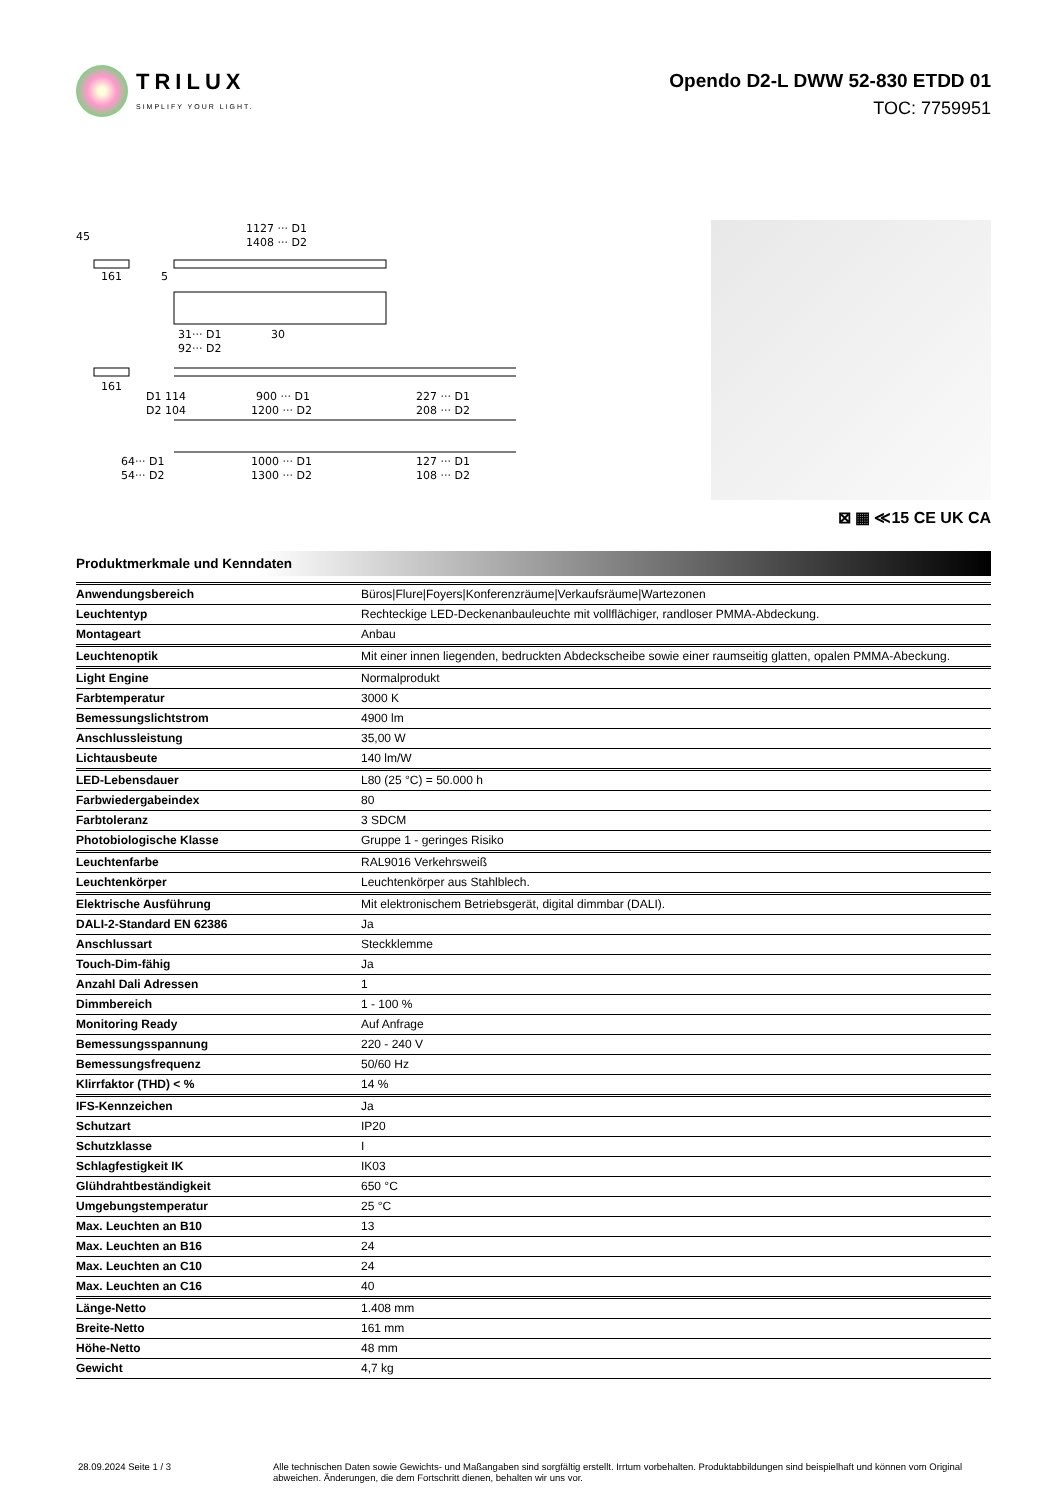TRILUX
SIMPLIFY YOUR LIGHT.
Opendo D2-L DWW 52-830 ETDD 01
TOC: 7759951
1127 ··· D1
1408 ··· D2
161
45
5
31··· D1
92··· D2
30
161
D1 114
D2 104
900 ··· D1
1200 ··· D2
227 ··· D1
208 ··· D2
64··· D1
54··· D2
1000 ··· D1
1300 ··· D2
127 ··· D1
108 ··· D2
⊠ ▦ ≪15 CE UK CA
Produktmerkmale und Kenndaten
| Anwendungsbereich | Büros/Flure/Foyers/Konferenzräume/Verkaufsräume/Wartezonen |
| Leuchtentyp | Rechteckige LED-Deckenanbauleuchte mit vollflächiger, randloser PMMA-Abdeckung. |
| Montageart | Anbau |
| Leuchtenoptik | Mit einer innen liegenden, bedruckten Abdeckscheibe sowie einer raumseitig glatten, opalen PMMA-Abeckung. |
| Light Engine | Normalprodukt |
| Farbtemperatur | 3000 K |
| Bemessungslichtstrom | 4900 lm |
| Anschlussleistung | 35,00 W |
| Lichtausbeute | 140 lm/W |
| LED-Lebensdauer | L80 (25 °C) = 50.000 h |
| Farbwiedergabeindex | 80 |
| Farbtoleranz | 3 SDCM |
| Photobiologische Klasse | Gruppe 1 - geringes Risiko |
| Leuchtenfarbe | RAL9016 Verkehrsweiß |
| Leuchtenkörper | Leuchtenkörper aus Stahlblech. |
| Elektrische Ausführung | Mit elektronischem Betriebsgerät, digital dimmbar (DALI). |
| DALI-2-Standard EN 62386 | Ja |
| Anschlussart | Steckklemme |
| Touch-Dim-fähig | Ja |
| Anzahl Dali Adressen | 1 |
| Dimmbereich | 1 - 100 % |
| Monitoring Ready | Auf Anfrage |
| Bemessungsspannung | 220 - 240 V |
| Bemessungsfrequenz | 50/60 Hz |
| Klirrfaktor (THD) < % | 14 % |
| IFS-Kennzeichen | Ja |
| Schutzart | IP20 |
| Schutzklasse | I |
| Schlagfestigkeit IK | IK03 |
| Glühdrahtbeständigkeit | 650 °C |
| Umgebungstemperatur | 25 °C |
| Max. Leuchten an B10 | 13 |
| Max. Leuchten an B16 | 24 |
| Max. Leuchten an C10 | 24 |
| Max. Leuchten an C16 | 40 |
| Länge-Netto | 1.408 mm |
| Breite-Netto | 161 mm |
| Höhe-Netto | 48 mm |
| Gewicht | 4,7 kg |
28.09.2024 Seite 1 / 3 Alle technischen Daten sowie Gewichts- und Maßangaben sind sorgfältig erstellt. Irrtum vorbehalten. Produktabbildungen sind beispielhaft und können vom Original abweichen. Änderungen, die dem Fortschritt dienen, behalten wir uns vor.